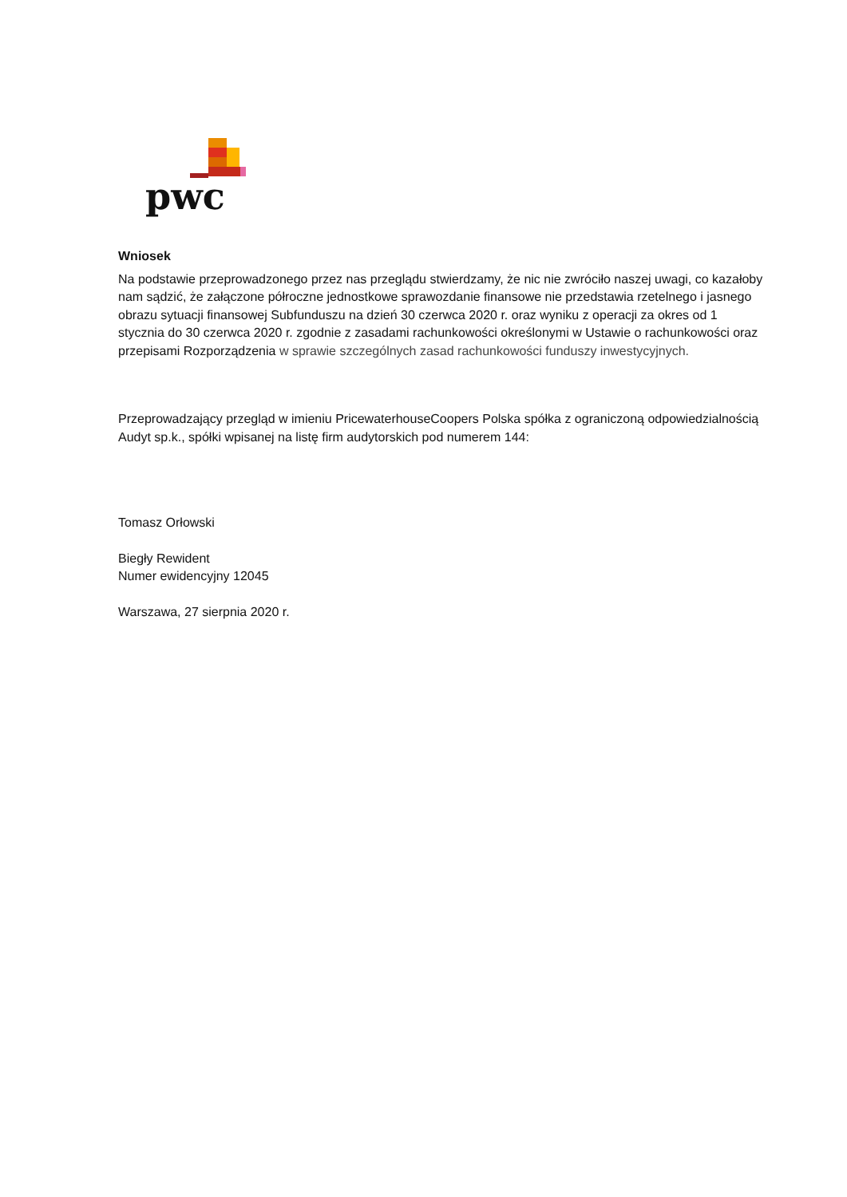pwc
Wniosek
Na podstawie przeprowadzonego przez nas przeglądu stwierdzamy, że nic nie zwróciło naszej uwagi, co kazałoby nam sądzić, że załączone półroczne jednostkowe sprawozdanie finansowe nie przedstawia rzetelnego i jasnego obrazu sytuacji finansowej Subfunduszu na dzień 30 czerwca 2020 r. oraz wyniku z operacji za okres od 1 stycznia do 30 czerwca 2020 r. zgodnie z zasadami rachunkowości określonymi w Ustawie o rachunkowości oraz przepisami Rozporządzenia w sprawie szczególnych zasad rachunkowości funduszy inwestycyjnych.
Przeprowadzający przegląd w imieniu PricewaterhouseCoopers Polska spółka z ograniczoną odpowiedzialnością Audyt sp.k., spółki wpisanej na listę firm audytorskich pod numerem 144:
Tomasz Orłowski
Biegły Rewident
Numer ewidencyjny 12045
Warszawa, 27 sierpnia 2020 r.